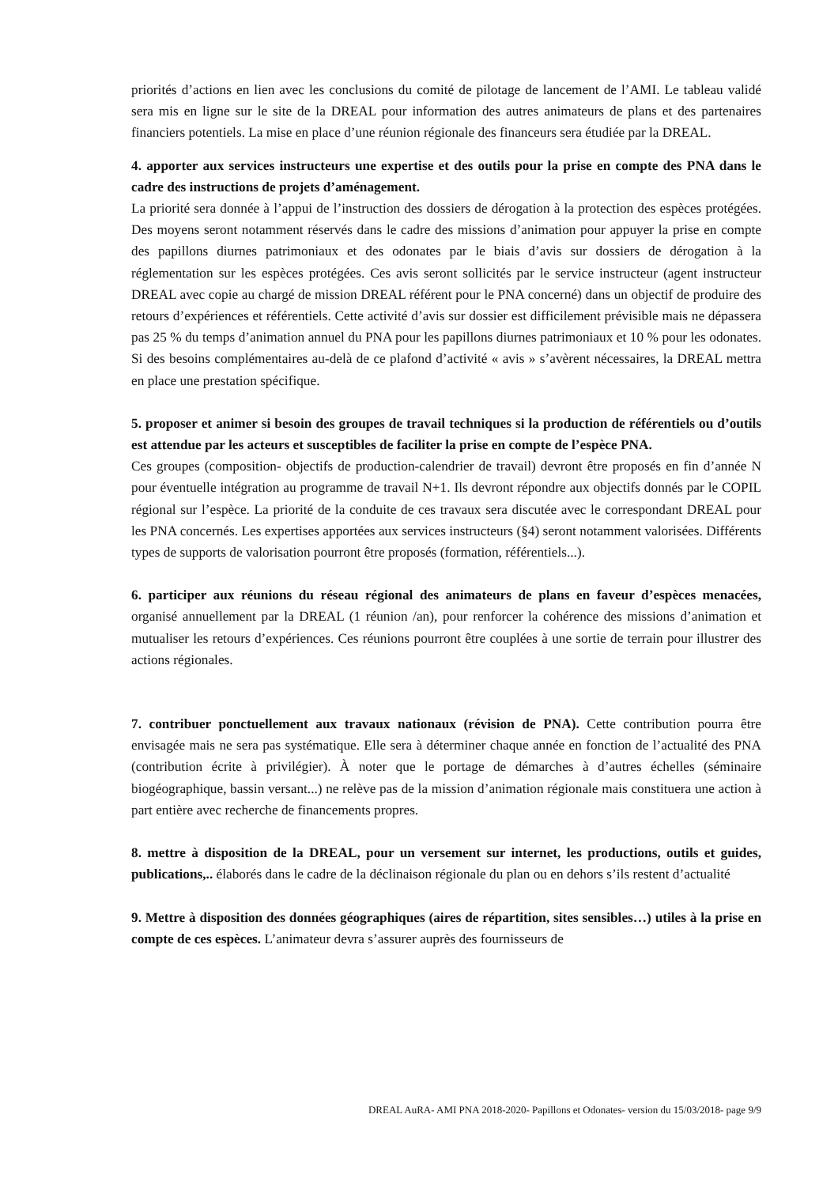priorités d’actions en lien avec les conclusions du comité de pilotage de lancement de l’AMI. Le tableau validé sera mis en ligne sur le site de la DREAL pour information des autres animateurs de plans et des partenaires financiers potentiels. La mise en place d’une réunion régionale des financeurs sera étudiée par la DREAL.
4. apporter aux services instructeurs une expertise et des outils pour la prise en compte des PNA dans le cadre des instructions de projets d’aménagement.
La priorité sera donnée à l’appui de l’instruction des dossiers de dérogation à la protection des espèces protégées. Des moyens seront notamment réservés dans le cadre des missions d’animation pour appuyer la prise en compte des papillons diurnes patrimoniaux et des odonates par le biais d’avis sur dossiers de dérogation à la réglementation sur les espèces protégées. Ces avis seront sollicités par le service instructeur (agent instructeur DREAL avec copie au chargé de mission DREAL référent pour le PNA concerné) dans un objectif de produire des retours d’expériences et référentiels. Cette activité d’avis sur dossier est difficilement prévisible mais ne dépassera pas 25 % du temps d’animation annuel du PNA pour les papillons diurnes patrimoniaux et 10 % pour les odonates. Si des besoins complémentaires au-delà de ce plafond d’activité « avis » s’avèrent nécessaires, la DREAL mettra en place une prestation spécifique.
5. proposer et animer si besoin des groupes de travail techniques si la production de référentiels ou d’outils est attendue par les acteurs et susceptibles de faciliter la prise en compte de l’espèce PNA.
Ces groupes (composition- objectifs de production-calendrier de travail) devront être proposés en fin d’année N pour éventuelle intégration au programme de travail N+1. Ils devront répondre aux objectifs donnés par le COPIL régional sur l’espèce. La priorité de la conduite de ces travaux sera discutée avec le correspondant DREAL pour les PNA concernés. Les expertises apportées aux services instructeurs (§4) seront notamment valorisées. Différents types de supports de valorisation pourront être proposés (formation, référentiels...).
6. participer aux réunions du réseau régional des animateurs de plans en faveur d’espèces menacées, organisé annuellement par la DREAL (1 réunion /an), pour renforcer la cohérence des missions d’animation et mutualiser les retours d’expériences. Ces réunions pourront être couplées à une sortie de terrain pour illustrer des actions régionales.
7. contribuer ponctuellement aux travaux nationaux (révision de PNA). Cette contribution pourra être envisagée mais ne sera pas systématique. Elle sera à déterminer chaque année en fonction de l’actualité des PNA (contribution écrite à privilégier). À noter que le portage de démarches à d’autres échelles (séminaire biogéographique, bassin versant...) ne relève pas de la mission d’animation régionale mais constituera une action à part entière avec recherche de financements propres.
8. mettre à disposition de la DREAL, pour un versement sur internet, les productions, outils et guides, publications,.. élaborés dans le cadre de la déclinaison régionale du plan ou en dehors s’ils restent d’actualité
9. Mettre à disposition des données géographiques (aires de répartition, sites sensibles…) utiles à la prise en compte de ces espèces. L’animateur devra s’assurer auprès des fournisseurs de
DREAL AuRA- AMI PNA 2018-2020- Papillons et Odonates- version du 15/03/2018- page 9/9